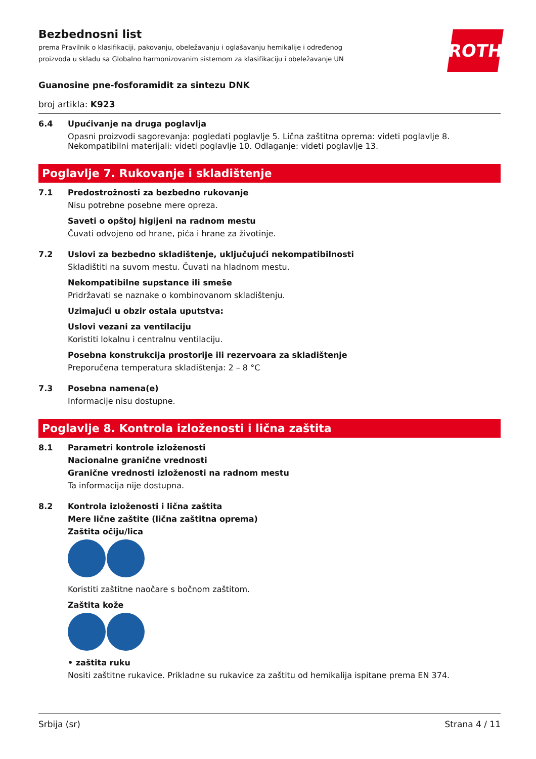Bezbednosni list
prema Pravilnik o klasifikaciji, pakovanju, obeležavanju i oglašavanju hemikalije i određenog proizvoda u skladu sa Globalno harmonizovanim sistemom za klasifikaciju i obeležavanje UN
ROTH
Guanosine pne-fosforamidit za sintezu DNK
broj artikla: K923
6.4 Upućivanje na druga poglavlja
Opasni proizvodi sagorevanja: pogledati poglavlje 5. Lična zaštitna oprema: videti poglavlje 8. Nekompatibilni materijali: videti poglavlje 10. Odlaganje: videti poglavlje 13.
Poglavlje 7. Rukovanje i skladištenje
7.1 Predostrožnosti za bezbedno rukovanje
Nisu potrebne posebne mere opreza.
Saveti o opštoj higijeni na radnom mestu
Čuvati odvojeno od hrane, pića i hrane za životinje.
7.2 Uslovi za bezbedno skladištenje, uključujući nekompatibilnosti
Skladištiti na suvom mestu. Čuvati na hladnom mestu.
Nekompatibilne supstance ili smeše
Pridržavati se naznake o kombinovanom skladištenju.
Uzimajući u obzir ostala uputstva:
Uslovi vezani za ventilaciju
Koristiti lokalnu i centralnu ventilaciju.
Posebna konstrukcija prostorije ili rezervoara za skladištenje
Preporučena temperatura skladištenja: 2 – 8 °C
7.3 Posebna namena(e)
Informacije nisu dostupne.
Poglavlje 8. Kontrola izloženosti i lična zaštita
8.1 Parametri kontrole izloženosti
Nacionalne granične vrednosti
Granične vrednosti izloženosti na radnom mestu
Ta informacija nije dostupna.
8.2 Kontrola izloženosti i lična zaštita
Mere lične zaštite (lična zaštitna oprema)
Zaštita očiju/lica
Koristiti zaštitne naočare s bočnom zaštitom.
Zaštita kože
• zaštita ruku
Nositi zaštitne rukavice. Prikladne su rukavice za zaštitu od hemikalija ispitane prema EN 374.
Srbija (sr) Strana 4 / 11